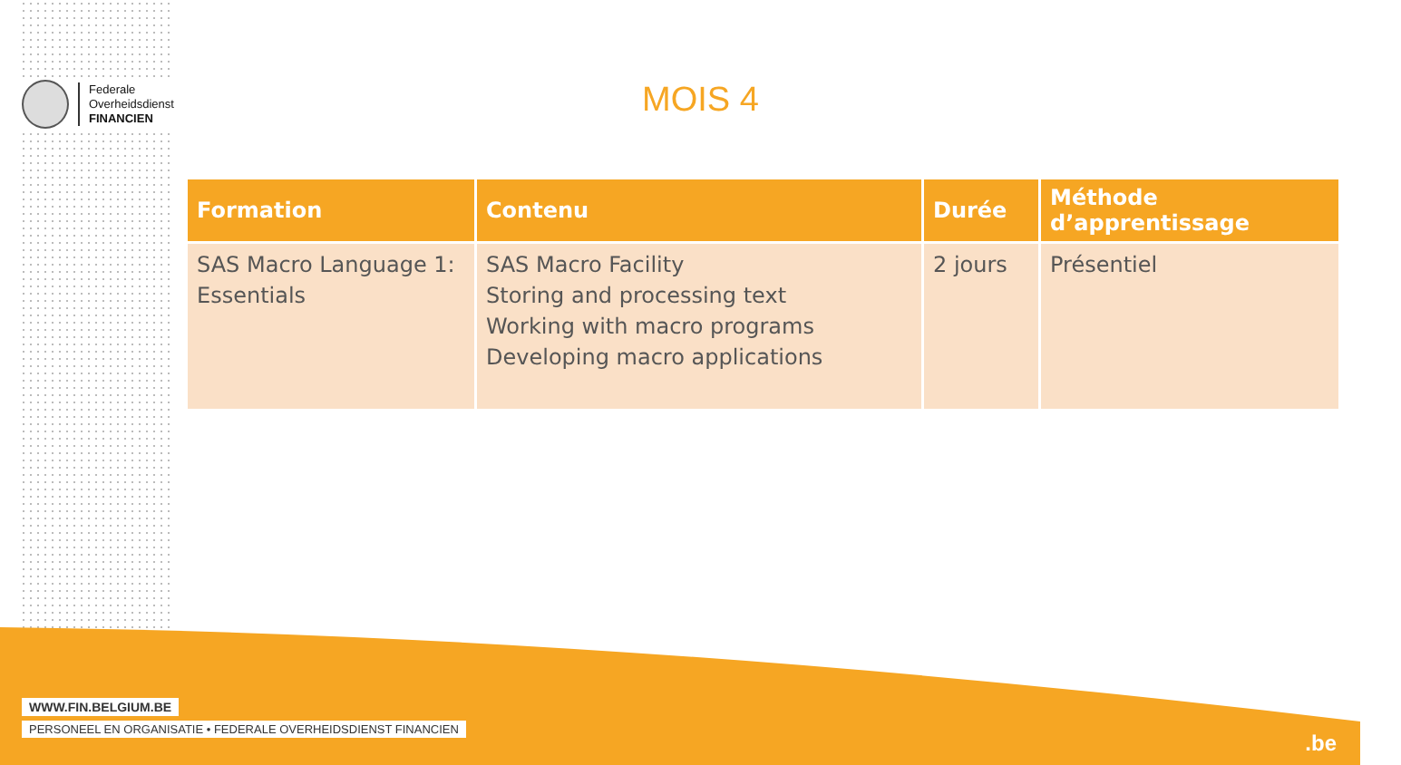Federale
Overheidsdienst
FINANCIEN
MOIS 4
| Formation | Contenu | Durée | Méthode d’apprentissage |
| --- | --- | --- | --- |
| SAS Macro Language 1: Essentials | SAS Macro Facility Storing and processing text Working with macro programs Developing macro applications | 2 jours | Présentiel |
WWW.FIN.BELGIUM.BE
PERSONEEL EN ORGANISATIE • FEDERALE OVERHEIDSDIENST FINANCIEN
.be